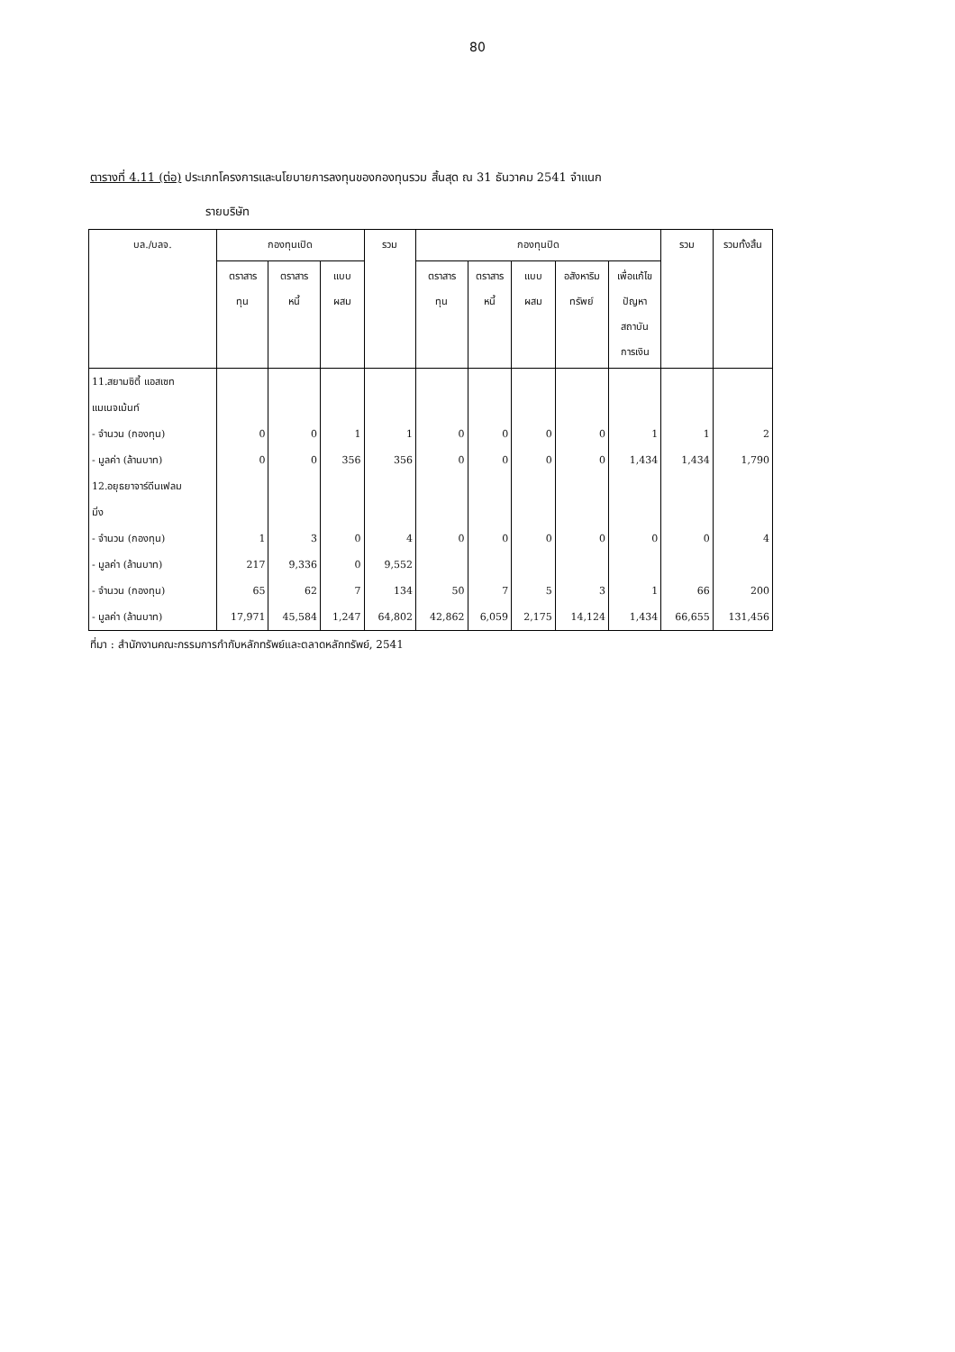80
ตารางที่ 4.11 (ต่อ) ประเภทโครงการและนโยบายการลงทุนของกองทุนรวม สิ้นสุด ณ 31 ธันวาคม 2541 จำแนก
รายบริษัท
| บล./บลจ. | กองทุนเปิด | | | รวม | กองทุนปิด | | | | | รวม | รวมทั้งสิ้น |
| --- | --- | --- | --- | --- | --- | --- | --- | --- | --- | --- | --- |
| | ตราสาร ทุน | ตราสาร หนี้ | แบบ ผสม | | ตราสาร ทุน | ตราสาร หนี้ | แบบ ผสม | อสังหาริม ทรัพย์ | เพื่อแก้ไข ปัญหา สถาบัน การเงิน | | |
| 11.สยามซิตี้ แอสเซท | | | | | | | | | | | |
| แมเนจเม้นท์ | | | | | | | | | | | |
| - จำนวน (กองทุน) | 0 | 0 | 1 | 1 | 0 | 0 | 0 | 0 | 1 | 1 | 2 |
| - มูลค่า (ล้านบาท) | 0 | 0 | 356 | 356 | 0 | 0 | 0 | 0 | 1,434 | 1,434 | 1,790 |
| 12.อยุธยาจาร์ดีนเฟลม | | | | | | | | | | | |
| มิ่ง | | | | | | | | | | | |
| - จำนวน (กองทุน) | 1 | 3 | 0 | 4 | 0 | 0 | 0 | 0 | 0 | 0 | 4 |
| - มูลค่า (ล้านบาท) | 217 | 9,336 | 0 | 9,552 | | | | | | | |
| - จำนวน (กองทุน) | 65 | 62 | 7 | 134 | 50 | 7 | 5 | 3 | 1 | 66 | 200 |
| - มูลค่า (ล้านบาท) | 17,971 | 45,584 | 1,247 | 64,802 | 42,862 | 6,059 | 2,175 | 14,124 | 1,434 | 66,655 | 131,456 |
ที่มา : สำนักงานคณะกรรมการกำกับหลักทรัพย์และตลาดหลักทรัพย์, 2541